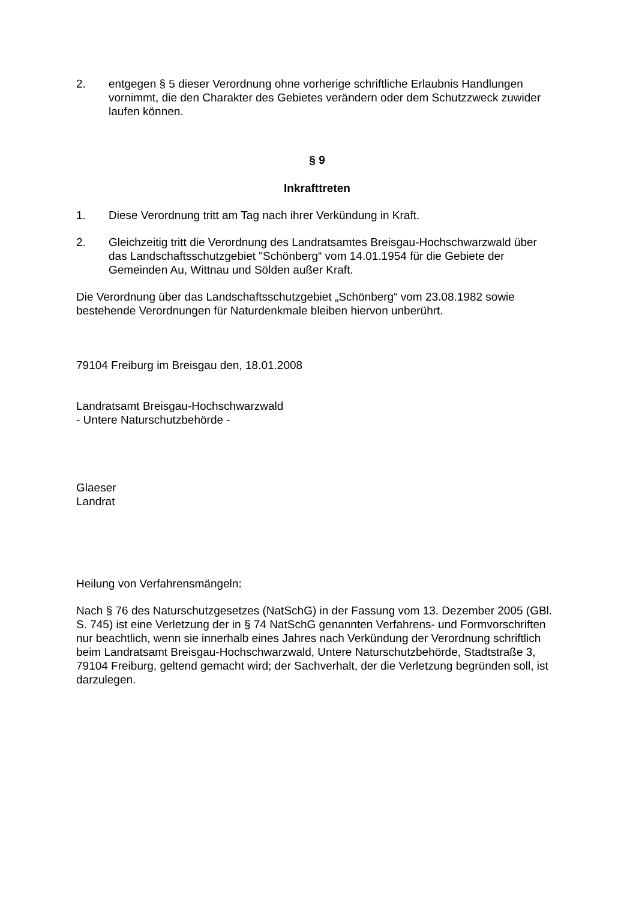2. entgegen § 5 dieser Verordnung ohne vorherige schriftliche Erlaubnis Handlungen vornimmt, die den Charakter des Gebietes verändern oder dem Schutzzweck zuwider laufen können.
§ 9
Inkrafttreten
1. Diese Verordnung tritt am Tag nach ihrer Verkündung in Kraft.
2. Gleichzeitig tritt die Verordnung des Landratsamtes Breisgau-Hochschwarzwald über das Landschaftsschutzgebiet "Schönberg“ vom 14.01.1954 für die Gebiete der Gemeinden Au, Wittnau und Sölden außer Kraft.
Die Verordnung über das Landschaftsschutzgebiet „Schönberg“ vom 23.08.1982 sowie bestehende Verordnungen für Naturdenkmale bleiben hiervon unberührt.
79104 Freiburg im Breisgau den, 18.01.2008
Landratsamt Breisgau-Hochschwarzwald
- Untere Naturschutzbehörde -
Glaeser
Landrat
Heilung von Verfahrensmängeln:
Nach § 76 des Naturschutzgesetzes (NatSchG) in der Fassung vom 13. Dezember 2005 (GBl. S. 745) ist eine Verletzung der in § 74 NatSchG genannten Verfahrens- und Formvorschriften nur beachtlich, wenn sie innerhalb eines Jahres nach Verkündung der Verordnung schriftlich beim Landratsamt Breisgau-Hochschwarzwald, Untere Naturschutzbehörde, Stadtstraße 3, 79104 Freiburg, geltend gemacht wird; der Sachverhalt, der die Verletzung begründen soll, ist darzulegen.